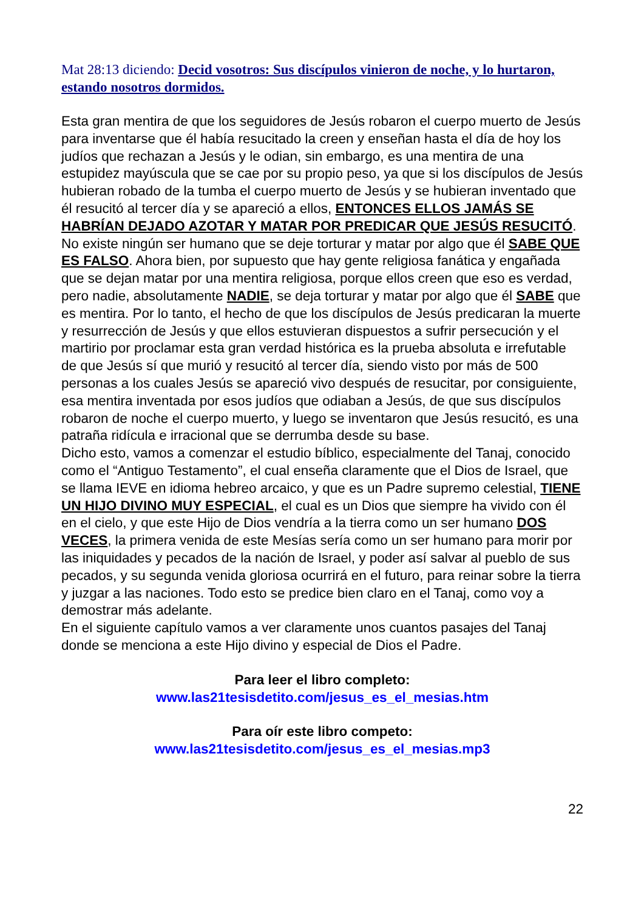Mat 28:13 diciendo: Decid vosotros: Sus discípulos vinieron de noche, y lo hurtaron, estando nosotros dormidos.
Esta gran mentira de que los seguidores de Jesús robaron el cuerpo muerto de Jesús para inventarse que él había resucitado la creen y enseñan hasta el día de hoy los judíos que rechazan a Jesús y le odian, sin embargo, es una mentira de una estupidez mayúscula que se cae por su propio peso, ya que si los discípulos de Jesús hubieran robado de la tumba el cuerpo muerto de Jesús y se hubieran inventado que él resucitó al tercer día y se apareció a ellos, ENTONCES ELLOS JAMÁS SE HABRÍAN DEJADO AZOTAR Y MATAR POR PREDICAR QUE JESÚS RESUCITÓ.
No existe ningún ser humano que se deje torturar y matar por algo que él SABE QUE ES FALSO. Ahora bien, por supuesto que hay gente religiosa fanática y engañada que se dejan matar por una mentira religiosa, porque ellos creen que eso es verdad, pero nadie, absolutamente NADIE, se deja torturar y matar por algo que él SABE que es mentira. Por lo tanto, el hecho de que los discípulos de Jesús predicaran la muerte y resurrección de Jesús y que ellos estuvieran dispuestos a sufrir persecución y el martirio por proclamar esta gran verdad histórica es la prueba absoluta e irrefutable de que Jesús sí que murió y resucitó al tercer día, siendo visto por más de 500 personas a los cuales Jesús se apareció vivo después de resucitar, por consiguiente, esa mentira inventada por esos judíos que odiaban a Jesús, de que sus discípulos robaron de noche el cuerpo muerto, y luego se inventaron que Jesús resucitó, es una patraña ridícula e irracional que se derrumba desde su base.
Dicho esto, vamos a comenzar el estudio bíblico, especialmente del Tanaj, conocido como el “Antiguo Testamento”, el cual enseña claramente que el Dios de Israel, que se llama IEVE en idioma hebreo arcaico, y que es un Padre supremo celestial, TIENE UN HIJO DIVINO MUY ESPECIAL, el cual es un Dios que siempre ha vivido con él en el cielo, y que este Hijo de Dios vendría a la tierra como un ser humano DOS VECES, la primera venida de este Mesías sería como un ser humano para morir por las iniquidades y pecados de la nación de Israel, y poder así salvar al pueblo de sus pecados, y su segunda venida gloriosa ocurrirá en el futuro, para reinar sobre la tierra y juzgar a las naciones. Todo esto se predice bien claro en el Tanaj, como voy a demostrar más adelante.
En el siguiente capítulo vamos a ver claramente unos cuantos pasajes del Tanaj donde se menciona a este Hijo divino y especial de Dios el Padre.
Para leer el libro completo:
www.las21tesisdetito.com/jesus_es_el_mesias.htm
Para oír este libro competo:
www.las21tesisdetito.com/jesus_es_el_mesias.mp3
22